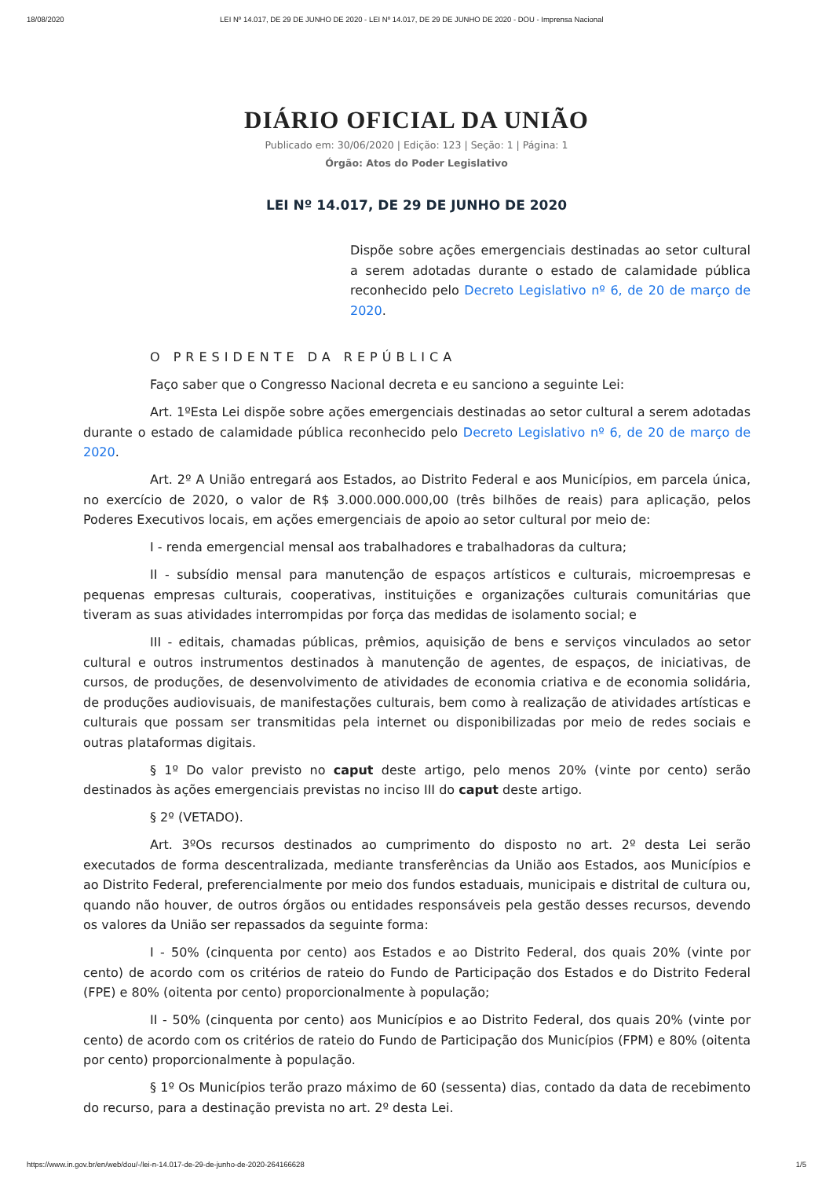18/08/2020 LEI Nº 14.017, DE 29 DE JUNHO DE 2020 - LEI Nº 14.017, DE 29 DE JUNHO DE 2020 - DOU - Imprensa Nacional
DIÁRIO OFICIAL DA UNIÃO
Publicado em: 30/06/2020 | Edição: 123 | Seção: 1 | Página: 1
Órgão: Atos do Poder Legislativo
LEI Nº 14.017, DE 29 DE JUNHO DE 2020
Dispõe sobre ações emergenciais destinadas ao setor cultural a serem adotadas durante o estado de calamidade pública reconhecido pelo Decreto Legislativo nº 6, de 20 de março de 2020.
O PRESIDENTE DA REPÚBLICA
Faço saber que o Congresso Nacional decreta e eu sanciono a seguinte Lei:
Art. 1ºEsta Lei dispõe sobre ações emergenciais destinadas ao setor cultural a serem adotadas durante o estado de calamidade pública reconhecido pelo Decreto Legislativo nº 6, de 20 de março de 2020.
Art. 2º A União entregará aos Estados, ao Distrito Federal e aos Municípios, em parcela única, no exercício de 2020, o valor de R$ 3.000.000.000,00 (três bilhões de reais) para aplicação, pelos Poderes Executivos locais, em ações emergenciais de apoio ao setor cultural por meio de:
I - renda emergencial mensal aos trabalhadores e trabalhadoras da cultura;
II - subsídio mensal para manutenção de espaços artísticos e culturais, microempresas e pequenas empresas culturais, cooperativas, instituições e organizações culturais comunitárias que tiveram as suas atividades interrompidas por força das medidas de isolamento social; e
III - editais, chamadas públicas, prêmios, aquisição de bens e serviços vinculados ao setor cultural e outros instrumentos destinados à manutenção de agentes, de espaços, de iniciativas, de cursos, de produções, de desenvolvimento de atividades de economia criativa e de economia solidária, de produções audiovisuais, de manifestações culturais, bem como à realização de atividades artísticas e culturais que possam ser transmitidas pela internet ou disponibilizadas por meio de redes sociais e outras plataformas digitais.
§ 1º Do valor previsto no caput deste artigo, pelo menos 20% (vinte por cento) serão destinados às ações emergenciais previstas no inciso III do caput deste artigo.
§ 2º (VETADO).
Art. 3ºOs recursos destinados ao cumprimento do disposto no art. 2º desta Lei serão executados de forma descentralizada, mediante transferências da União aos Estados, aos Municípios e ao Distrito Federal, preferencialmente por meio dos fundos estaduais, municipais e distrital de cultura ou, quando não houver, de outros órgãos ou entidades responsáveis pela gestão desses recursos, devendo os valores da União ser repassados da seguinte forma:
I - 50% (cinquenta por cento) aos Estados e ao Distrito Federal, dos quais 20% (vinte por cento) de acordo com os critérios de rateio do Fundo de Participação dos Estados e do Distrito Federal (FPE) e 80% (oitenta por cento) proporcionalmente à população;
II - 50% (cinquenta por cento) aos Municípios e ao Distrito Federal, dos quais 20% (vinte por cento) de acordo com os critérios de rateio do Fundo de Participação dos Municípios (FPM) e 80% (oitenta por cento) proporcionalmente à população.
§ 1º Os Municípios terão prazo máximo de 60 (sessenta) dias, contado da data de recebimento do recurso, para a destinação prevista no art. 2º desta Lei.
https://www.in.gov.br/en/web/dou/-/lei-n-14.017-de-29-de-junho-de-2020-264166628 1/5